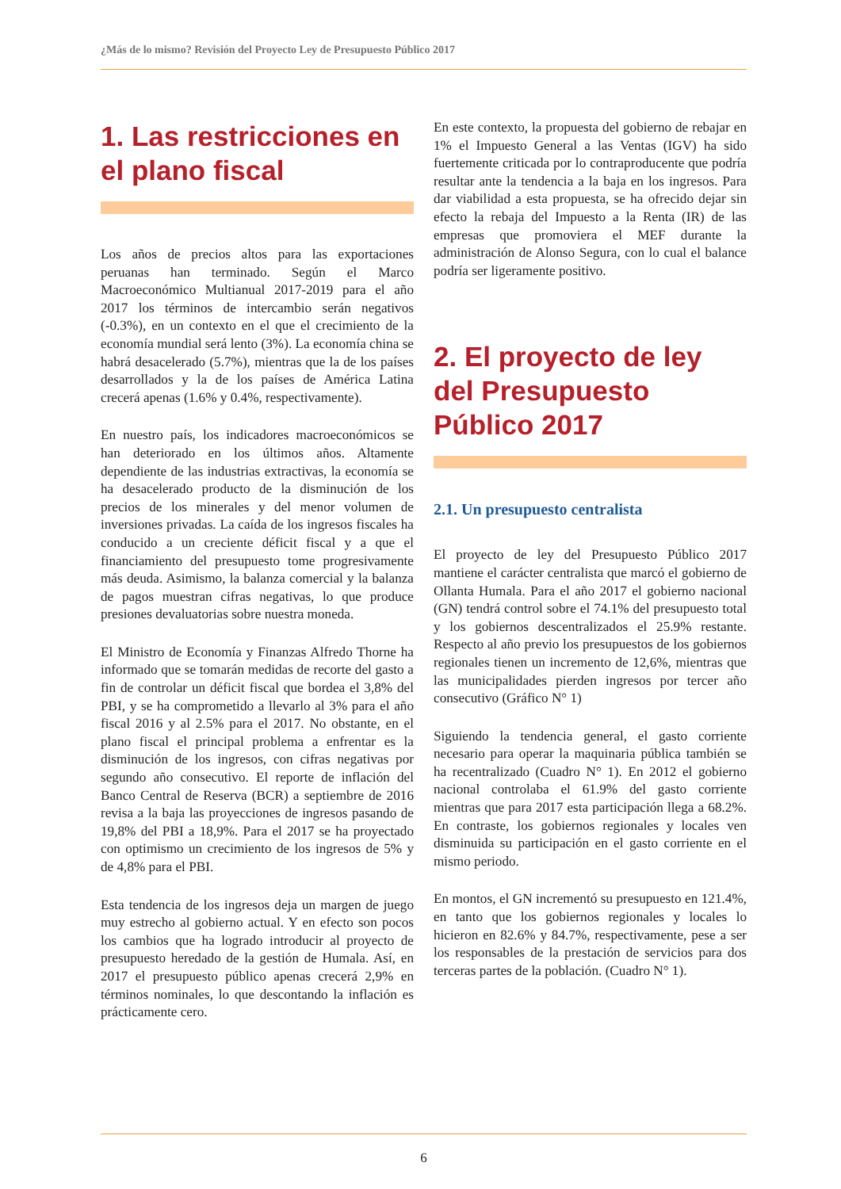¿Más de lo mismo? Revisión del Proyecto Ley de Presupuesto Público 2017
1. Las restricciones en el plano fiscal
Los años de precios altos para las exportaciones peruanas han terminado. Según el Marco Macroeconómico Multianual 2017-2019 para el año 2017 los términos de intercambio serán negativos (-0.3%), en un contexto en el que el crecimiento de la economía mundial será lento (3%). La economía china se habrá desacelerado (5.7%), mientras que la de los países desarrollados y la de los países de América Latina crecerá apenas (1.6% y 0.4%, respectivamente).
En nuestro país, los indicadores macroeconómicos se han deteriorado en los últimos años. Altamente dependiente de las industrias extractivas, la economía se ha desacelerado producto de la disminución de los precios de los minerales y del menor volumen de inversiones privadas. La caída de los ingresos fiscales ha conducido a un creciente déficit fiscal y a que el financiamiento del presupuesto tome progresivamente más deuda. Asimismo, la balanza comercial y la balanza de pagos muestran cifras negativas, lo que produce presiones devaluatorias sobre nuestra moneda.
El Ministro de Economía y Finanzas Alfredo Thorne ha informado que se tomarán medidas de recorte del gasto a fin de controlar un déficit fiscal que bordea el 3,8% del PBI, y se ha comprometido a llevarlo al 3% para el año fiscal 2016 y al 2.5% para el 2017. No obstante, en el plano fiscal el principal problema a enfrentar es la disminución de los ingresos, con cifras negativas por segundo año consecutivo. El reporte de inflación del Banco Central de Reserva (BCR) a septiembre de 2016 revisa a la baja las proyecciones de ingresos pasando de 19,8% del PBI a 18,9%. Para el 2017 se ha proyectado con optimismo un crecimiento de los ingresos de 5% y de 4,8% para el PBI.
Esta tendencia de los ingresos deja un margen de juego muy estrecho al gobierno actual. Y en efecto son pocos los cambios que ha logrado introducir al proyecto de presupuesto heredado de la gestión de Humala. Así, en 2017 el presupuesto público apenas crecerá 2,9% en términos nominales, lo que descontando la inflación es prácticamente cero.
En este contexto, la propuesta del gobierno de rebajar en 1% el Impuesto General a las Ventas (IGV) ha sido fuertemente criticada por lo contraproducente que podría resultar ante la tendencia a la baja en los ingresos. Para dar viabilidad a esta propuesta, se ha ofrecido dejar sin efecto la rebaja del Impuesto a la Renta (IR) de las empresas que promoviera el MEF durante la administración de Alonso Segura, con lo cual el balance podría ser ligeramente positivo.
2. El proyecto de ley del Presupuesto Público 2017
2.1. Un presupuesto centralista
El proyecto de ley del Presupuesto Público 2017 mantiene el carácter centralista que marcó el gobierno de Ollanta Humala. Para el año 2017 el gobierno nacional (GN) tendrá control sobre el 74.1% del presupuesto total y los gobiernos descentralizados el 25.9% restante. Respecto al año previo los presupuestos de los gobiernos regionales tienen un incremento de 12,6%, mientras que las municipalidades pierden ingresos por tercer año consecutivo (Gráfico N° 1)
Siguiendo la tendencia general, el gasto corriente necesario para operar la maquinaria pública también se ha recentralizado (Cuadro N° 1). En 2012 el gobierno nacional controlaba el 61.9% del gasto corriente mientras que para 2017 esta participación llega a 68.2%. En contraste, los gobiernos regionales y locales ven disminuida su participación en el gasto corriente en el mismo periodo.
En montos, el GN incrementó su presupuesto en 121.4%, en tanto que los gobiernos regionales y locales lo hicieron en 82.6% y 84.7%, respectivamente, pese a ser los responsables de la prestación de servicios para dos terceras partes de la población. (Cuadro N° 1).
6